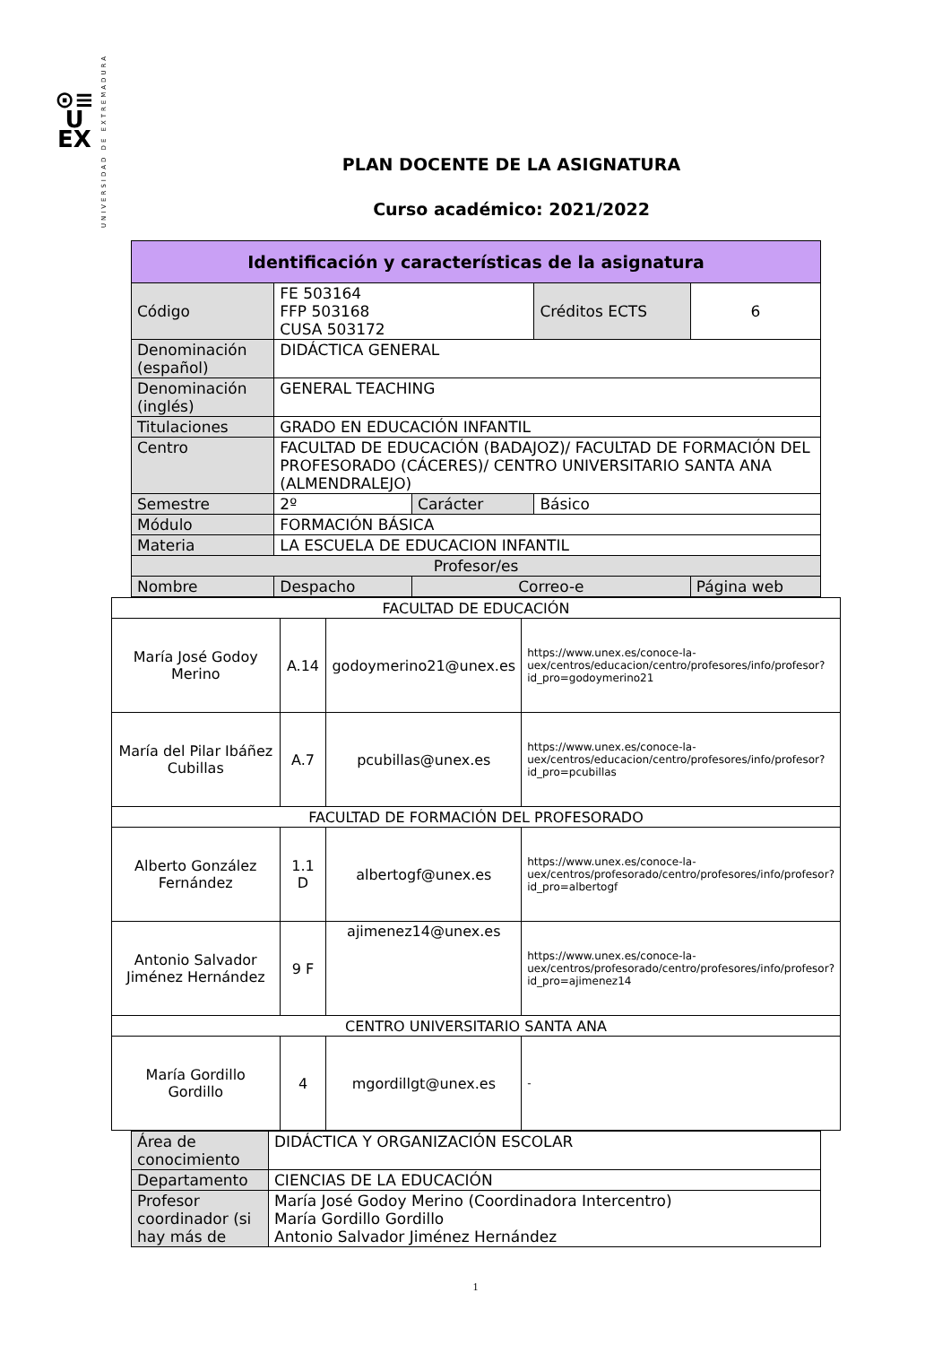⊙≡
U
EX
UNIVERSIDAD DE EXTREMADURA
PLAN DOCENTE DE LA ASIGNATURA
Curso académico: 2021/2022
| Identificación y características de la asignatura | | | | |
| --- | --- | --- | --- | --- |
| Código | FE 503164 FFP 503168 CUSA 503172 | | Créditos ECTS | 6 |
| Denominación (español) | DIDÁCTICA GENERAL | | | |
| Denominación (inglés) | GENERAL TEACHING | | | |
| Titulaciones | GRADO EN EDUCACIÓN INFANTIL | | | |
| Centro | FACULTAD DE EDUCACIÓN (BADAJOZ)/ FACULTAD DE FORMACIÓN DEL PROFESORADO (CÁCERES)/ CENTRO UNIVERSITARIO SANTA ANA (ALMENDRALEJO) | | | |
| Semestre | 2º | Carácter | Básico | |
| Módulo | FORMACIÓN BÁSICA | | | |
| Materia | LA ESCUELA DE EDUCACION INFANTIL | | | |
| Profesor/es | | | | |
| Nombre | Despacho | Correo-e | | Página web |
| FACULTAD DE EDUCACIÓN | | | |
| María José Godoy Merino | A.14 | godoymerino21@unex.es | https://www.unex.es/conoce-la-uex/centros/educacion/centro/profesores/info/profesor?id_pro=godoymerino21 |
| María del Pilar Ibáñez Cubillas | A.7 | pcubillas@unex.es | https://www.unex.es/conoce-la-uex/centros/educacion/centro/profesores/info/profesor?id_pro=pcubillas |
| FACULTAD DE FORMACIÓN DEL PROFESORADO | | | |
| Alberto González Fernández | 1.1 D | albertogf@unex.es | https://www.unex.es/conoce-la-uex/centros/profesorado/centro/profesores/info/profesor?id_pro=albertogf |
| Antonio Salvador Jiménez Hernández | 9 F | ajimenez14@unex.es | https://www.unex.es/conoce-la-uex/centros/profesorado/centro/profesores/info/profesor?id_pro=ajimenez14 |
| CENTRO UNIVERSITARIO SANTA ANA | | | |
| María Gordillo Gordillo | 4 | mgordillgt@unex.es | - |
| Área de conocimiento | DIDÁCTICA Y ORGANIZACIÓN ESCOLAR |
| Departamento | CIENCIAS DE LA EDUCACIÓN |
| Profesor coordinador (si hay más de | María José Godoy Merino (Coordinadora Intercentro) María Gordillo Gordillo Antonio Salvador Jiménez Hernández |
1